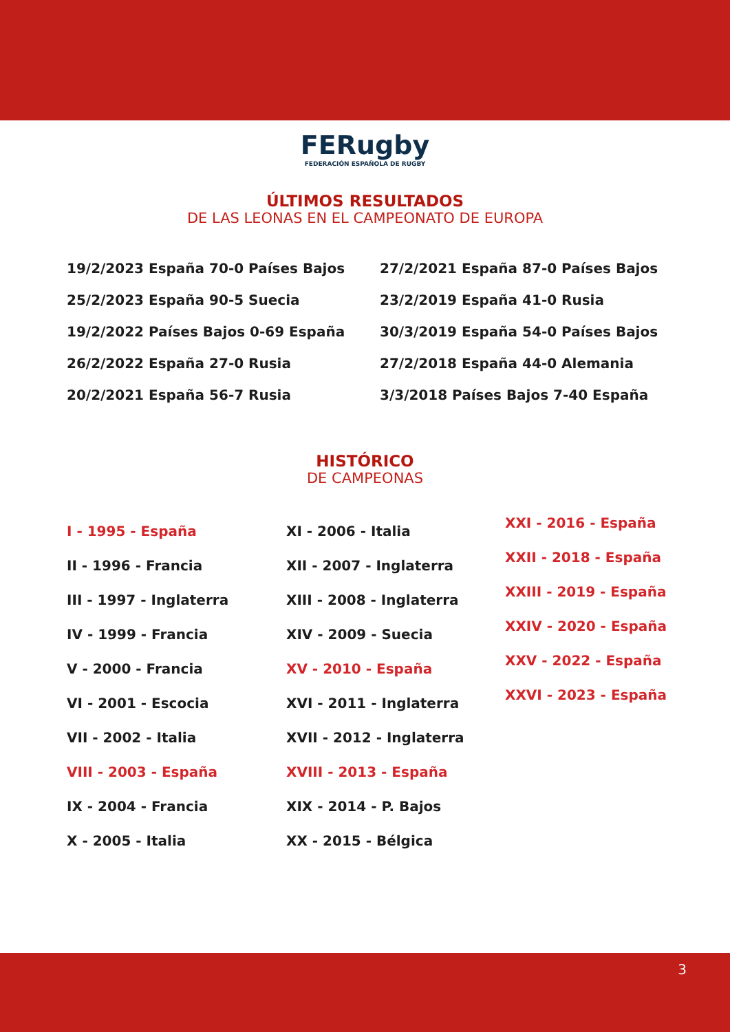FERugby
FEDERACIÓN ESPAÑOLA DE RUGBY
ÚLTIMOS RESULTADOS
DE LAS LEONAS EN EL CAMPEONATO DE EUROPA
19/2/2023 España 70-0 Países Bajos
25/2/2023 España 90-5 Suecia
19/2/2022 Países Bajos 0-69 España
26/2/2022 España 27-0 Rusia
20/2/2021 España 56-7 Rusia
27/2/2021 España 87-0 Países Bajos
23/2/2019 España 41-0 Rusia
30/3/2019 España 54-0 Países Bajos
27/2/2018 España 44-0 Alemania
3/3/2018 Países Bajos 7-40 España
HISTÓRICO
DE CAMPEONAS
I - 1995 - España
II - 1996 - Francia
III - 1997 - Inglaterra
IV - 1999 - Francia
V - 2000 - Francia
VI - 2001 - Escocia
VII - 2002 - Italia
VIII - 2003 - España
IX - 2004 - Francia
X - 2005 - Italia
XI - 2006 - Italia
XII - 2007 - Inglaterra
XIII - 2008 - Inglaterra
XIV - 2009 - Suecia
XV - 2010 - España
XVI - 2011 - Inglaterra
XVII - 2012 - Inglaterra
XVIII - 2013 - España
XIX - 2014 - P. Bajos
XX - 2015 - Bélgica
XXI - 2016 - España
XXII - 2018 - España
XXIII - 2019 - España
XXIV - 2020 - España
XXV - 2022 - España
XXVI - 2023 - España
3